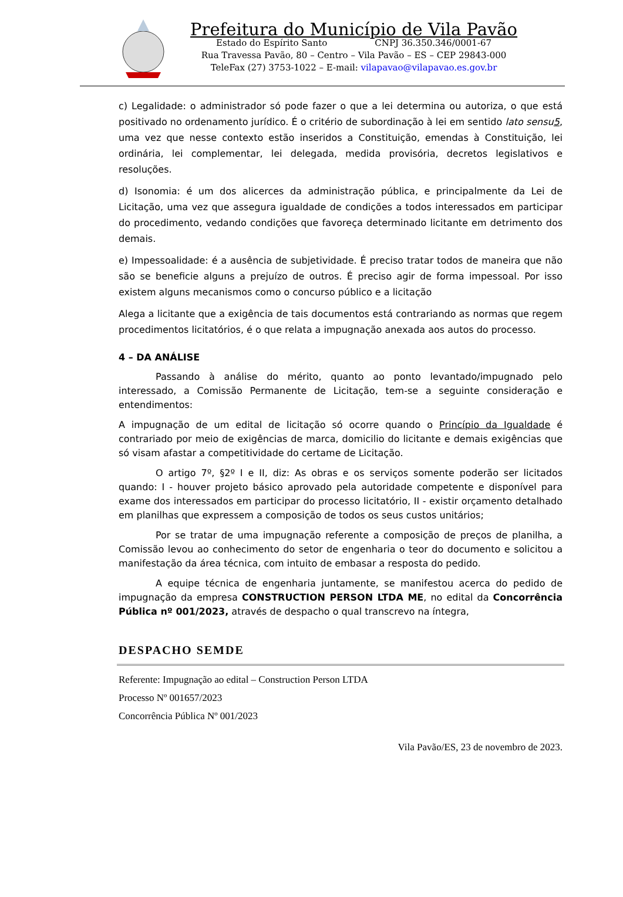Prefeitura do Município de Vila Pavão
Estado do Espírito Santo CNPJ 36.350.346/0001-67
Rua Travessa Pavão, 80 – Centro – Vila Pavão – ES – CEP 29843-000
TeleFax (27) 3753-1022 – E-mail: vilapavao@vilapavao.es.gov.br
c) Legalidade: o administrador só pode fazer o que a lei determina ou autoriza, o que está positivado no ordenamento jurídico. É o critério de subordinação à lei em sentido lato sensu5, uma vez que nesse contexto estão inseridos a Constituição, emendas à Constituição, lei ordinária, lei complementar, lei delegada, medida provisória, decretos legislativos e resoluções.
d) Isonomia: é um dos alicerces da administração pública, e principalmente da Lei de Licitação, uma vez que assegura igualdade de condições a todos interessados em participar do procedimento, vedando condições que favoreça determinado licitante em detrimento dos demais.
e) Impessoalidade: é a ausência de subjetividade. É preciso tratar todos de maneira que não são se beneficie alguns a prejuízo de outros. É preciso agir de forma impessoal. Por isso existem alguns mecanismos como o concurso público e a licitação
Alega a licitante que a exigência de tais documentos está contrariando as normas que regem procedimentos licitatórios, é o que relata a impugnação anexada aos autos do processo.
4 – DA ANÁLISE
Passando à análise do mérito, quanto ao ponto levantado/impugnado pelo interessado, a Comissão Permanente de Licitação, tem-se a seguinte consideração e entendimentos:
A impugnação de um edital de licitação só ocorre quando o Princípio da Igualdade é contrariado por meio de exigências de marca, domicilio do licitante e demais exigências que só visam afastar a competitividade do certame de Licitação.
O artigo 7º, §2º I e II, diz: As obras e os serviços somente poderão ser licitados quando: I - houver projeto básico aprovado pela autoridade competente e disponível para exame dos interessados em participar do processo licitatório, II - existir orçamento detalhado em planilhas que expressem a composição de todos os seus custos unitários;
Por se tratar de uma impugnação referente a composição de preços de planilha, a Comissão levou ao conhecimento do setor de engenharia o teor do documento e solicitou a manifestação da área técnica, com intuito de embasar a resposta do pedido.
A equipe técnica de engenharia juntamente, se manifestou acerca do pedido de impugnação da empresa CONSTRUCTION PERSON LTDA ME, no edital da Concorrência Pública nº 001/2023, através de despacho o qual transcrevo na íntegra,
DESPACHO SEMDE
Referente: Impugnação ao edital – Construction Person LTDA
Processo Nº 001657/2023
Concorrência Pública Nº 001/2023
Vila Pavão/ES, 23 de novembro de 2023.